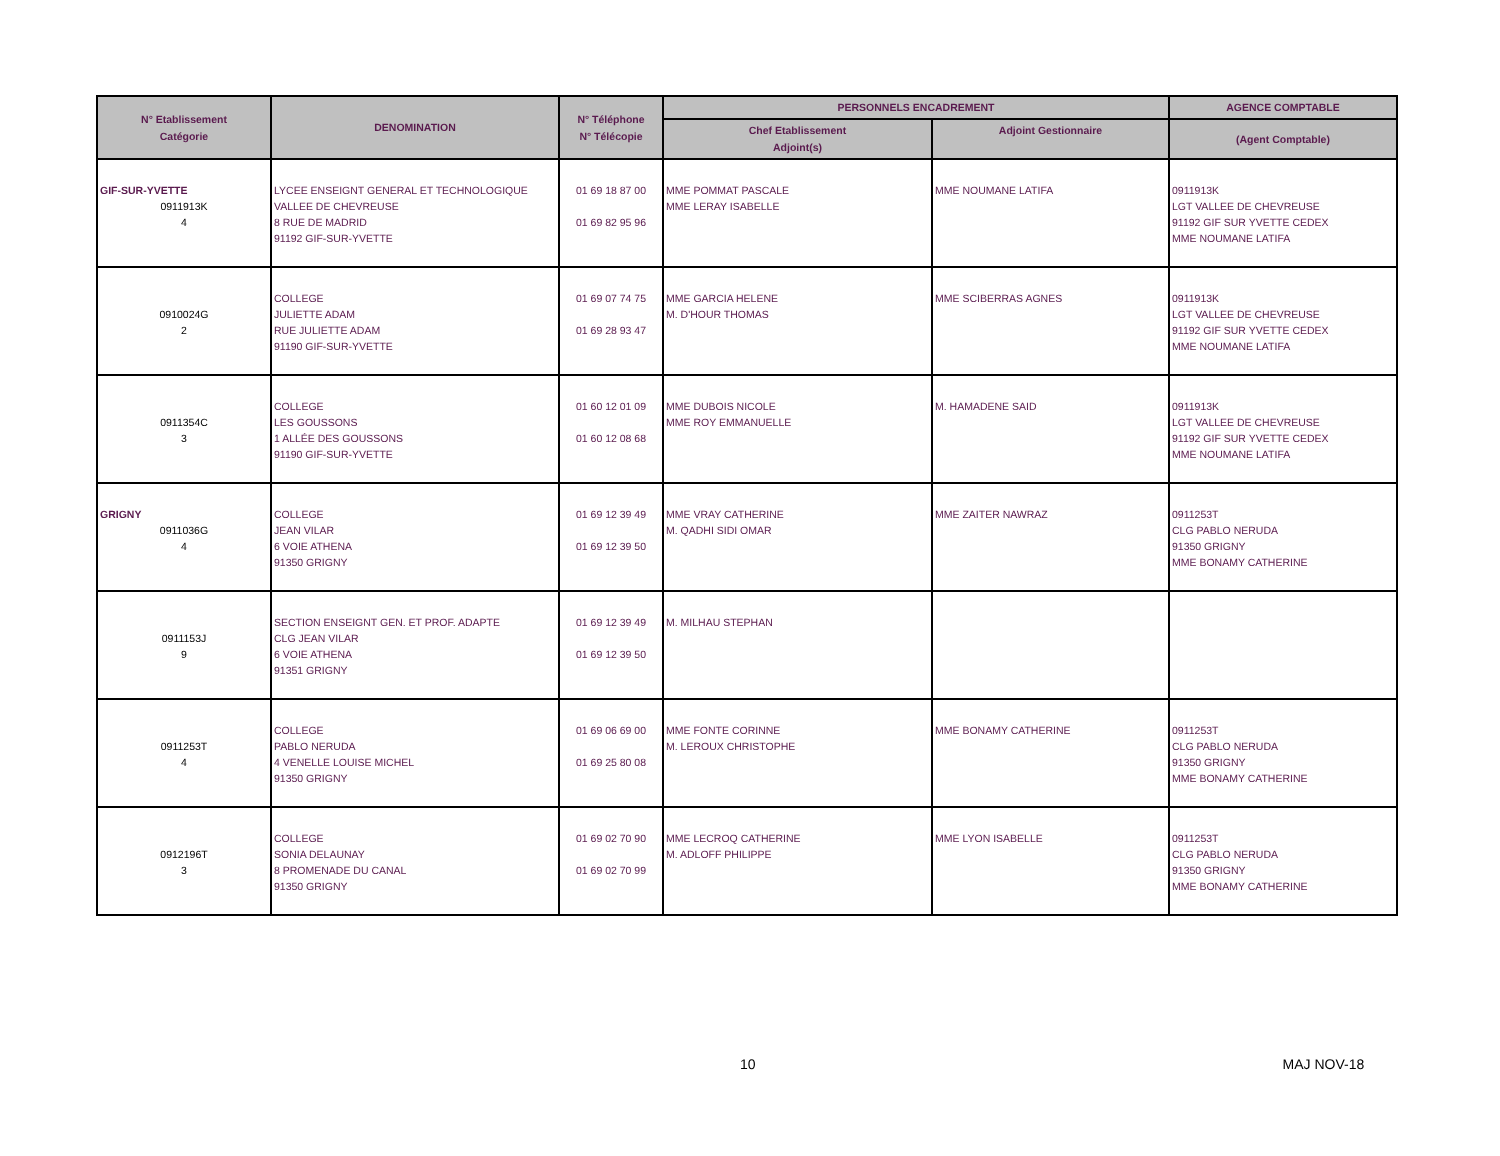| N° Etablissement Catégorie | DENOMINATION | N° Téléphone N° Télécopie | PERSONNELS ENCADREMENT | | AGENCE COMPTABLE |
| --- | --- | --- | --- | --- | --- |
| | | | Chef Etablissement Adjoint(s) | Adjoint Gestionnaire | (Agent Comptable) |
| GIF-SUR-YVETTE 0911913K 4 | LYCEE ENSEIGNT GENERAL ET TECHNOLOGIQUE VALLEE DE CHEVREUSE 8 RUE DE MADRID 91192 GIF-SUR-YVETTE | 01 69 18 87 00 01 69 82 95 96 | MME POMMAT PASCALE MME LERAY ISABELLE | MME NOUMANE LATIFA | 0911913K LGT VALLEE DE CHEVREUSE 91192 GIF SUR YVETTE CEDEX MME NOUMANE LATIFA |
| 0910024G 2 | COLLEGE JULIETTE ADAM RUE JULIETTE ADAM 91190 GIF-SUR-YVETTE | 01 69 07 74 75 01 69 28 93 47 | MME GARCIA HELENE M. D'HOUR THOMAS | MME SCIBERRAS AGNES | 0911913K LGT VALLEE DE CHEVREUSE 91192 GIF SUR YVETTE CEDEX MME NOUMANE LATIFA |
| 0911354C 3 | COLLEGE LES GOUSSONS 1 ALLÉE DES GOUSSONS 91190 GIF-SUR-YVETTE | 01 60 12 01 09 01 60 12 08 68 | MME DUBOIS NICOLE MME ROY EMMANUELLE | M. HAMADENE SAID | 0911913K LGT VALLEE DE CHEVREUSE 91192 GIF SUR YVETTE CEDEX MME NOUMANE LATIFA |
| GRIGNY 0911036G 4 | COLLEGE JEAN VILAR 6 VOIE ATHENA 91350 GRIGNY | 01 69 12 39 49 01 69 12 39 50 | MME VRAY CATHERINE M. QADHI SIDI OMAR | MME ZAITER NAWRAZ | 0911253T CLG PABLO NERUDA 91350 GRIGNY MME BONAMY CATHERINE |
| 0911153J 9 | SECTION ENSEIGNT GEN. ET PROF. ADAPTE CLG JEAN VILAR 6 VOIE ATHENA 91351 GRIGNY | 01 69 12 39 49 01 69 12 39 50 | M. MILHAU STEPHAN | | |
| 0911253T 4 | COLLEGE PABLO NERUDA 4 VENELLE LOUISE MICHEL 91350 GRIGNY | 01 69 06 69 00 01 69 25 80 08 | MME FONTE CORINNE M. LEROUX CHRISTOPHE | MME BONAMY CATHERINE | 0911253T CLG PABLO NERUDA 91350 GRIGNY MME BONAMY CATHERINE |
| 0912196T 3 | COLLEGE SONIA DELAUNAY 8 PROMENADE DU CANAL 91350 GRIGNY | 01 69 02 70 90 01 69 02 70 99 | MME LECROQ CATHERINE M. ADLOFF PHILIPPE | MME LYON ISABELLE | 0911253T CLG PABLO NERUDA 91350 GRIGNY MME BONAMY CATHERINE |
10 MAJ NOV-18